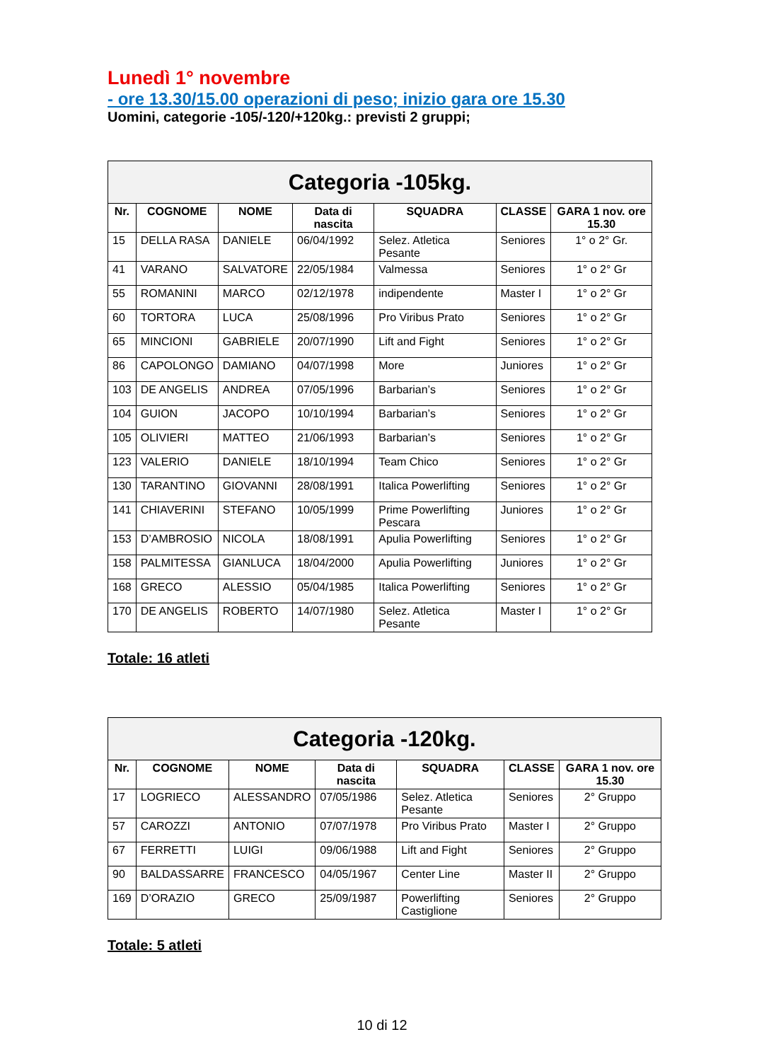Lunedì 1° novembre
- ore 13.30/15.00 operazioni di peso; inizio gara ore 15.30
Uomini, categorie -105/-120/+120kg.: previsti 2 gruppi;
| Categoria -105kg. | | | | | | |
| Nr. | COGNOME | NOME | Data di nascita | SQUADRA | CLASSE | GARA 1 nov. ore 15.30 |
| 15 | DELLA RASA | DANIELE | 06/04/1992 | Selez. Atletica Pesante | Seniores | 1° o 2° Gr. |
| 41 | VARANO | SALVATORE | 22/05/1984 | Valmessa | Seniores | 1° o 2° Gr |
| 55 | ROMANINI | MARCO | 02/12/1978 | indipendente | Master I | 1° o 2° Gr |
| 60 | TORTORA | LUCA | 25/08/1996 | Pro Viribus Prato | Seniores | 1° o 2° Gr |
| 65 | MINCIONI | GABRIELE | 20/07/1990 | Lift and Fight | Seniores | 1° o 2° Gr |
| 86 | CAPOLONGO | DAMIANO | 04/07/1998 | More | Juniores | 1° o 2° Gr |
| 103 | DE ANGELIS | ANDREA | 07/05/1996 | Barbarian’s | Seniores | 1° o 2° Gr |
| 104 | GUION | JACOPO | 10/10/1994 | Barbarian’s | Seniores | 1° o 2° Gr |
| 105 | OLIVIERI | MATTEO | 21/06/1993 | Barbarian’s | Seniores | 1° o 2° Gr |
| 123 | VALERIO | DANIELE | 18/10/1994 | Team Chico | Seniores | 1° o 2° Gr |
| 130 | TARANTINO | GIOVANNI | 28/08/1991 | Italica Powerlifting | Seniores | 1° o 2° Gr |
| 141 | CHIAVERINI | STEFANO | 10/05/1999 | Prime Powerlifting Pescara | Juniores | 1° o 2° Gr |
| 153 | D’AMBROSIO | NICOLA | 18/08/1991 | Apulia Powerlifting | Seniores | 1° o 2° Gr |
| 158 | PALMITESSA | GIANLUCA | 18/04/2000 | Apulia Powerlifting | Juniores | 1° o 2° Gr |
| 168 | GRECO | ALESSIO | 05/04/1985 | Italica Powerlifting | Seniores | 1° o 2° Gr |
| 170 | DE ANGELIS | ROBERTO | 14/07/1980 | Selez. Atletica Pesante | Master I | 1° o 2° Gr |
Totale: 16 atleti
| Categoria -120kg. | | | | | | |
| Nr. | COGNOME | NOME | Data di nascita | SQUADRA | CLASSE | GARA 1 nov. ore 15.30 |
| 17 | LOGRIECO | ALESSANDRO | 07/05/1986 | Selez. Atletica Pesante | Seniores | 2° Gruppo |
| 57 | CAROZZI | ANTONIO | 07/07/1978 | Pro Viribus Prato | Master I | 2° Gruppo |
| 67 | FERRETTI | LUIGI | 09/06/1988 | Lift and Fight | Seniores | 2° Gruppo |
| 90 | BALDASSARRE | FRANCESCO | 04/05/1967 | Center Line | Master II | 2° Gruppo |
| 169 | D’ORAZIO | GRECO | 25/09/1987 | Powerlifting Castiglione | Seniores | 2° Gruppo |
Totale: 5 atleti
10 di 12